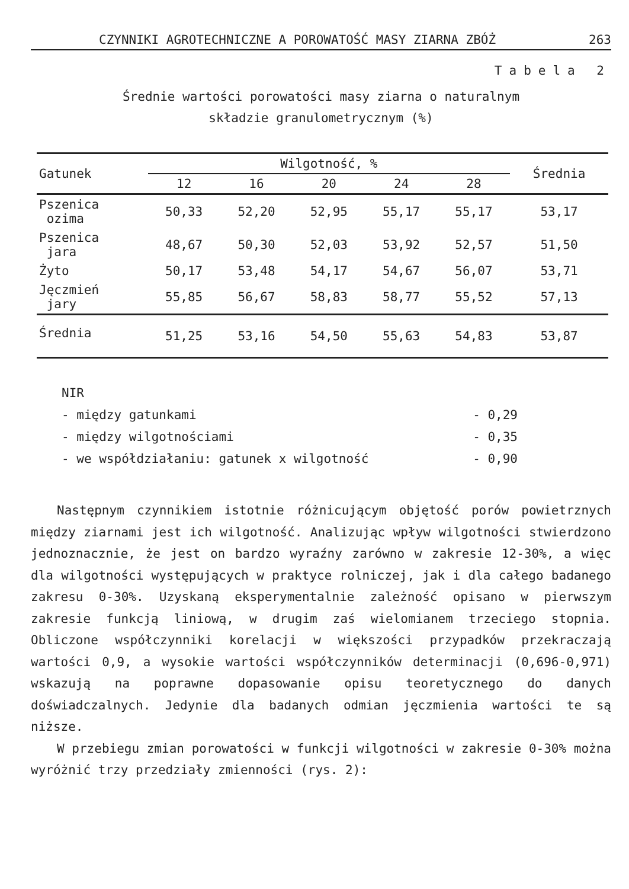CZYNNIKI AGROTECHNICZNE A POROWATOŚĆ MASY ZIARNA ZBÓŻ 263
Tabela 2
Średnie wartości porowatości masy ziarna o naturalnym
składzie granulometrycznym (%)
| Gatunek | Wilgotność, % | | | | | Średnia |
| --- | --- | --- | --- | --- | --- | --- |
| | 12 | 16 | 20 | 24 | 28 | |
| Pszenica ozima | 50,33 | 52,20 | 52,95 | 55,17 | 55,17 | 53,17 |
| Pszenica jara | 48,67 | 50,30 | 52,03 | 53,92 | 52,57 | 51,50 |
| Żyto | 50,17 | 53,48 | 54,17 | 54,67 | 56,07 | 53,71 |
| Jęczmień jary | 55,85 | 56,67 | 58,83 | 58,77 | 55,52 | 57,13 |
| Średnia | 51,25 | 53,16 | 54,50 | 55,63 | 54,83 | 53,87 |
NIR
- między gatunkami - 0,29
- między wilgotnościami - 0,35
- we współdziałaniu: gatunek x wilgotność - 0,90
Następnym czynnikiem istotnie różnicującym objętość porów powietrznych między ziarnami jest ich wilgotność. Analizując wpływ wilgotności stwierdzono jednoznacznie, że jest on bardzo wyraźny zarówno w zakresie 12-30%, a więc dla wilgotności występujących w praktyce rolniczej, jak i dla całego badanego zakresu 0-30%. Uzyskaną eksperymentalnie zależność opisano w pierwszym zakresie funkcją liniową, w drugim zaś wielomianem trzeciego stopnia. Obliczone współczynniki korelacji w większości przypadków przekraczają wartości 0,9, a wysokie wartości współczynników determinacji (0,696-0,971) wskazują na poprawne dopasowanie opisu teoretycznego do danych doświadczalnych. Jedynie dla badanych odmian jęczmienia wartości te są niższe.
W przebiegu zmian porowatości w funkcji wilgotności w zakresie 0-30% można wyróżnić trzy przedziały zmienności (rys. 2):